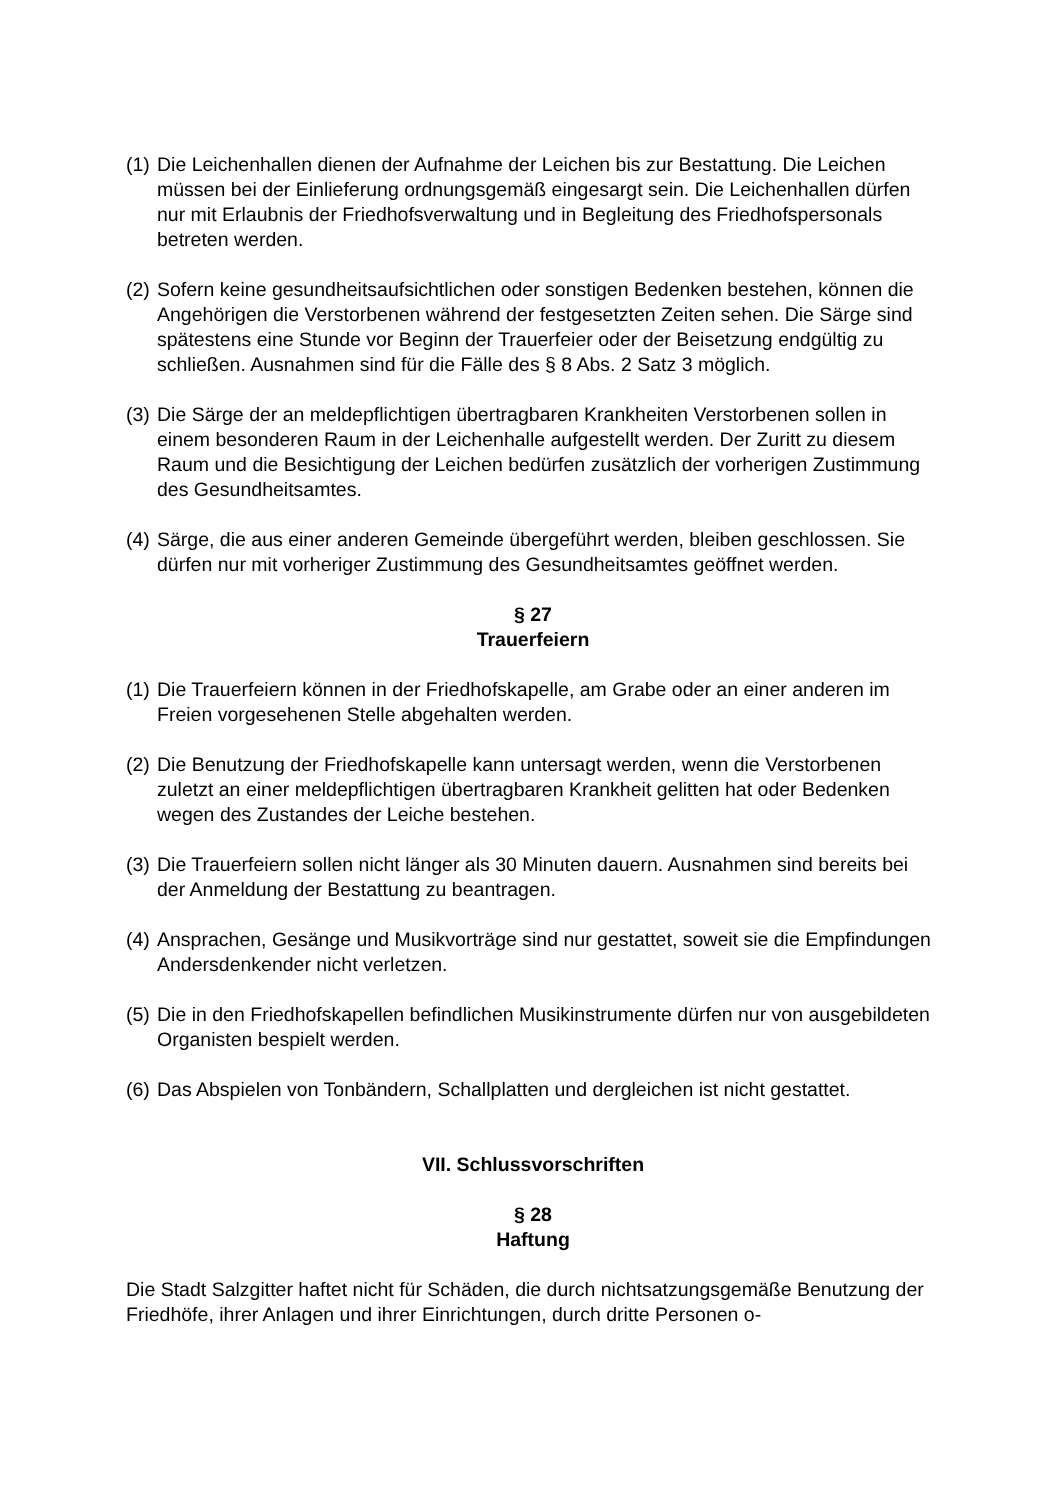(1) Die Leichenhallen dienen der Aufnahme der Leichen bis zur Bestattung. Die Leichen müssen bei der Einlieferung ordnungsgemäß eingesargt sein. Die Leichenhallen dürfen nur mit Erlaubnis der Friedhofsverwaltung und in Begleitung des Friedhofspersonals betreten werden.
(2) Sofern keine gesundheitsaufsichtlichen oder sonstigen Bedenken bestehen, können die Angehörigen die Verstorbenen während der festgesetzten Zeiten sehen. Die Särge sind spätestens eine Stunde vor Beginn der Trauerfeier oder der Beisetzung endgültig zu schließen. Ausnahmen sind für die Fälle des § 8 Abs. 2 Satz 3 möglich.
(3) Die Särge der an meldepflichtigen übertragbaren Krankheiten Verstorbenen sollen in einem besonderen Raum in der Leichenhalle aufgestellt werden. Der Zuritt zu diesem Raum und die Besichtigung der Leichen bedürfen zusätzlich der vorherigen Zustimmung des Gesundheitsamtes.
(4) Särge, die aus einer anderen Gemeinde übergeführt werden, bleiben geschlossen. Sie dürfen nur mit vorheriger Zustimmung des Gesundheitsamtes geöffnet werden.
§ 27
Trauerfeiern
(1) Die Trauerfeiern können in der Friedhofskapelle, am Grabe oder an einer anderen im Freien vorgesehenen Stelle abgehalten werden.
(2) Die Benutzung der Friedhofskapelle kann untersagt werden, wenn die Verstorbenen zuletzt an einer meldepflichtigen übertragbaren Krankheit gelitten hat oder Bedenken wegen des Zustandes der Leiche bestehen.
(3) Die Trauerfeiern sollen nicht länger als 30 Minuten dauern. Ausnahmen sind bereits bei der Anmeldung der Bestattung zu beantragen.
(4) Ansprachen, Gesänge und Musikvorträge sind nur gestattet, soweit sie die Empfindungen Andersdenkender nicht verletzen.
(5) Die in den Friedhofskapellen befindlichen Musikinstrumente dürfen nur von ausgebildeten Organisten bespielt werden.
(6) Das Abspielen von Tonbändern, Schallplatten und dergleichen ist nicht gestattet.
VII. Schlussvorschriften
§ 28
Haftung
Die Stadt Salzgitter haftet nicht für Schäden, die durch nichtsatzungsgemäße Benutzung der Friedhöfe, ihrer Anlagen und ihrer Einrichtungen, durch dritte Personen o-